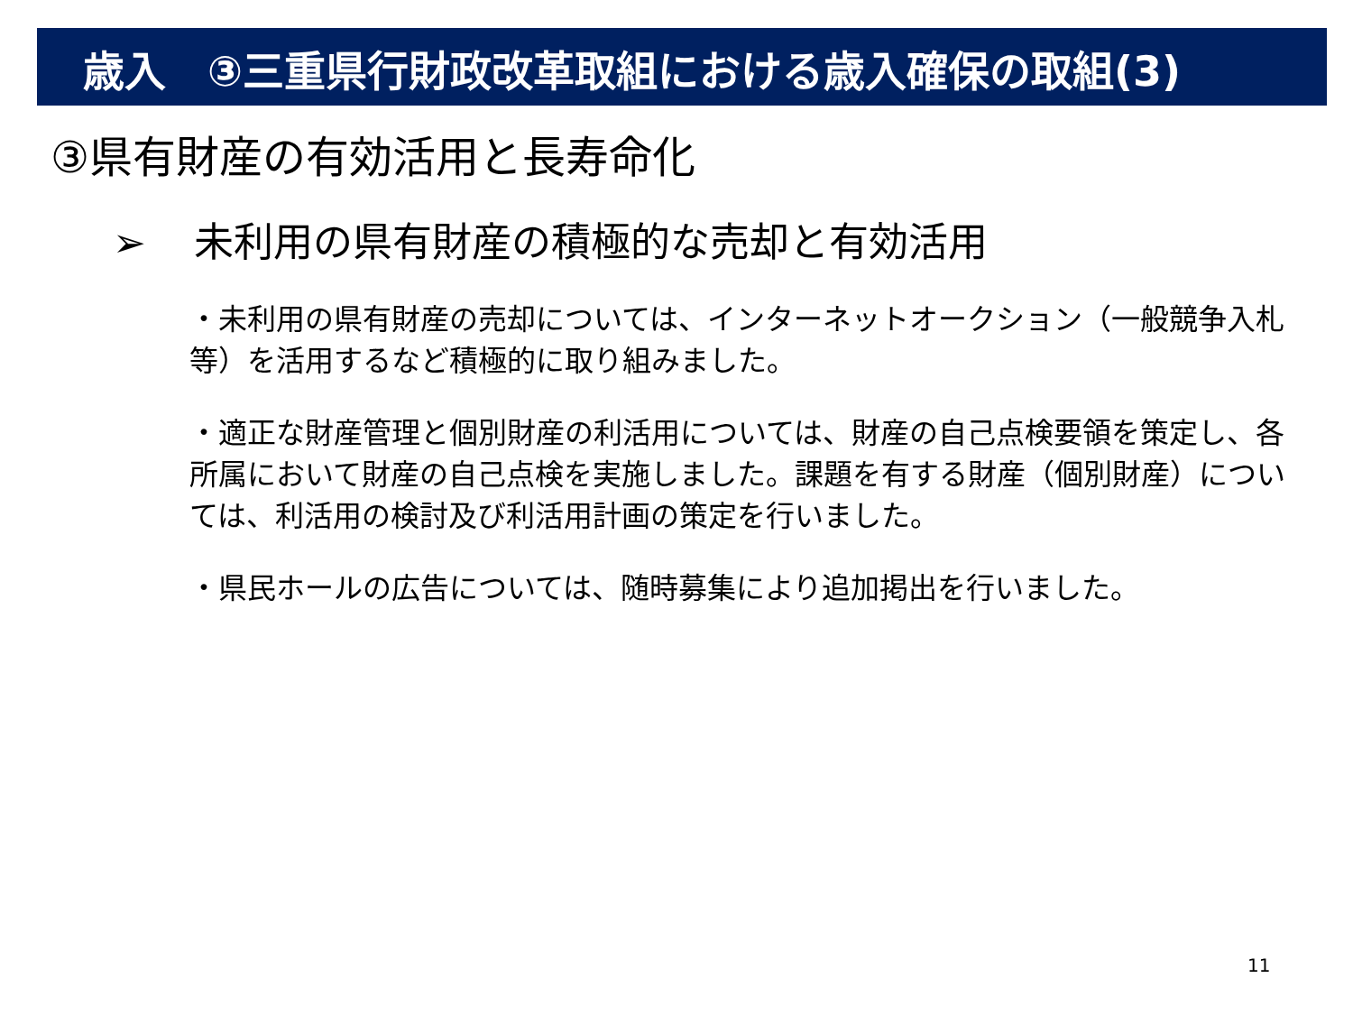歳入　③三重県行財政改革取組における歳入確保の取組(3)
③県有財産の有効活用と長寿命化
➢ 未利用の県有財産の積極的な売却と有効活用
・未利用の県有財産の売却については、インターネットオークション（一般競争入札等）を活用するなど積極的に取り組みました。
・適正な財産管理と個別財産の利活用については、財産の自己点検要領を策定し、各所属において財産の自己点検を実施しました。課題を有する財産（個別財産）については、利活用の検討及び利活用計画の策定を行いました。
・県民ホールの広告については、随時募集により追加掲出を行いました。
11